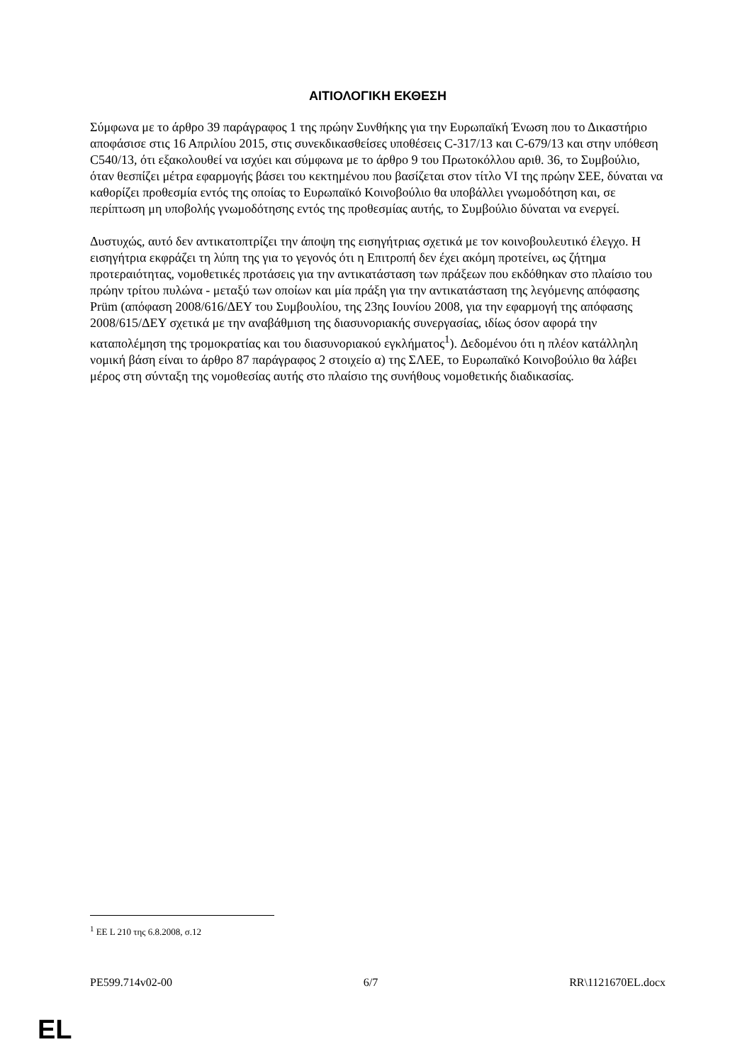ΑΙΤΙΟΛΟΓΙΚΗ ΕΚΘΕΣΗ
Σύμφωνα με το άρθρο 39 παράγραφος 1 της πρώην Συνθήκης για την Ευρωπαϊκή Ένωση που το Δικαστήριο αποφάσισε στις 16 Απριλίου 2015, στις συνεκδικασθείσες υποθέσεις C-317/13 και C-679/13 και στην υπόθεση C540/13, ότι εξακολουθεί να ισχύει και σύμφωνα με το άρθρο 9 του Πρωτοκόλλου αριθ. 36, το Συμβούλιο, όταν θεσπίζει μέτρα εφαρμογής βάσει του κεκτημένου που βασίζεται στον τίτλο VI της πρώην ΣΕΕ, δύναται να καθορίζει προθεσμία εντός της οποίας το Ευρωπαϊκό Κοινοβούλιο θα υποβάλλει γνωμοδότηση και, σε περίπτωση μη υποβολής γνωμοδότησης εντός της προθεσμίας αυτής, το Συμβούλιο δύναται να ενεργεί.
Δυστυχώς, αυτό δεν αντικατοπτρίζει την άποψη της εισηγήτριας σχετικά με τον κοινοβουλευτικό έλεγχο. Η εισηγήτρια εκφράζει τη λύπη της για το γεγονός ότι η Επιτροπή δεν έχει ακόμη προτείνει, ως ζήτημα προτεραιότητας, νομοθετικές προτάσεις για την αντικατάσταση των πράξεων που εκδόθηκαν στο πλαίσιο του πρώην τρίτου πυλώνα - μεταξύ των οποίων και μία πράξη για την αντικατάσταση της λεγόμενης απόφασης Prüm (απόφαση 2008/616/ΔΕΥ του Συμβουλίου, της 23ης Ιουνίου 2008, για την εφαρμογή της απόφασης 2008/615/ΔΕΥ σχετικά με την αναβάθμιση της διασυνοριακής συνεργασίας, ιδίως όσον αφορά την καταπολέμηση της τρομοκρατίας και του διασυνοριακού εγκλήματος<sup>1</sup>). Δεδομένου ότι η πλέον κατάλληλη νομική βάση είναι το άρθρο 87 παράγραφος 2 στοιχείο α) της ΣΛΕΕ, το Ευρωπαϊκό Κοινοβούλιο θα λάβει μέρος στη σύνταξη της νομοθεσίας αυτής στο πλαίσιο της συνήθους νομοθετικής διαδικασίας.
<sup>1</sup> ΕΕ L 210 της 6.8.2008, σ.12
PE599.714v02-00 6/7 RR\1121670EL.docx
EL